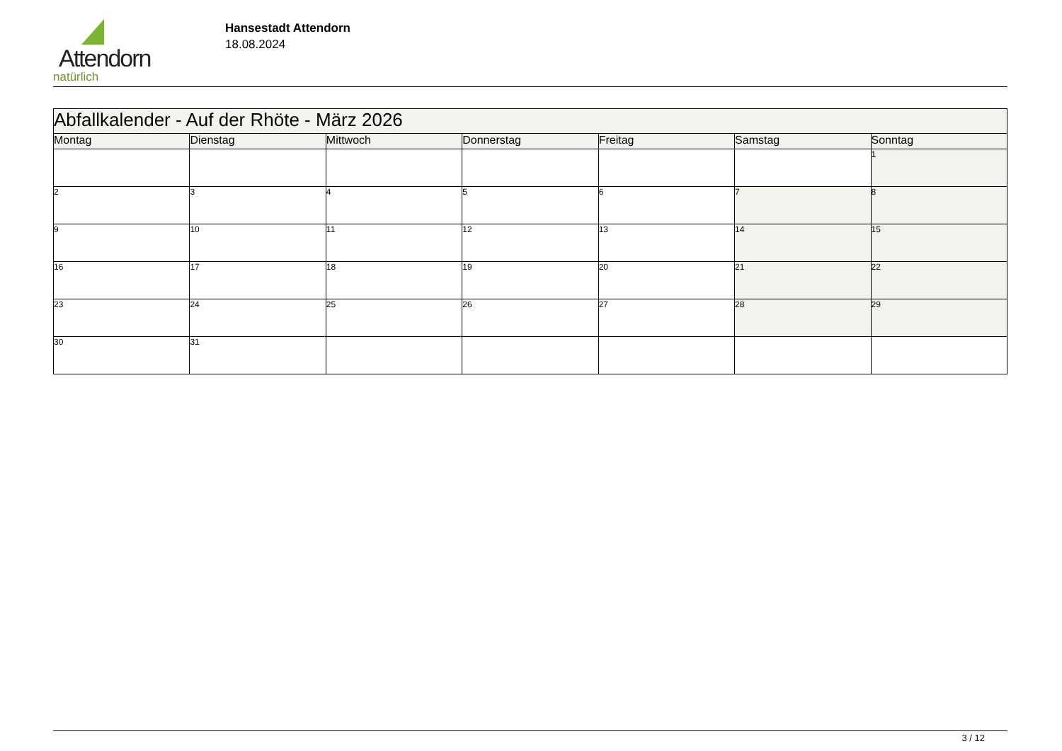Attendorn
natürlich
Hansestadt Attendorn
18.08.2024
| Abfallkalender - Auf der Rhöte - März 2026 | | | | | | |
| --- | --- | --- | --- | --- | --- | --- |
| Montag | Dienstag | Mittwoch | Donnerstag | Freitag | Samstag | Sonntag |
| | | | | | | 1 |
| 2 | 3 | 4 | 5 | 6 | 7 | 8 |
| 9 | 10 | 11 | 12 | 13 | 14 | 15 |
| 16 | 17 | 18 | 19 | 20 | 21 | 22 |
| 23 | 24 | 25 | 26 | 27 | 28 | 29 |
| 30 | 31 | | | | | |
3 / 12